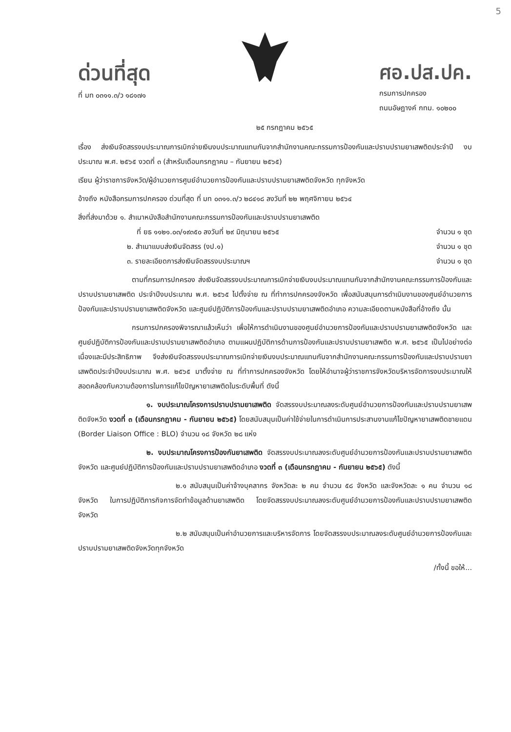5
ด่วนที่สุด
ที่ มท ๐๓๑๑.๓/ว ๑๘๑๗๑
ศอ.ปส.ปค.
กรมการปกครอง
ถนนอัษฎางค์ กทม. ๑๐๒๐๐
๒๕ กรกฎาคม ๒๕๖๕
เรื่อง ส่งเงินจัดสรรงบประมาณการเบิกจ่ายเงินงบประมาณแทนกันจากสำนักงานคณะกรรมการป้องกันและปราบปรามยาเสพติดประจำปี งบประมาณ พ.ศ. ๒๕๖๕ งวดที่ ๓ (สำหรับเดือนกรกฎาคม – กันยายน ๒๕๖๕)
เรียน ผู้ว่าราชการจังหวัด/ผู้อำนวยการศูนย์อำนวยการป้องกันและปราบปรามยาเสพติดจังหวัด ทุกจังหวัด
อ้างถึง หนังสือกรมการปกครอง ด่วนที่สุด ที่ มท ๐๓๑๑.๓/ว ๒๘๔๑๘ ลงวันที่ ๒๒ พฤศจิกายน ๒๕๖๔
สิ่งที่ส่งมาด้วย ๑. สำเนาหนังสือสำนักงานคณะกรรมการป้องกันและปราบปรามยาเสพติด
ที่ ยธ ๑๑๒๑.๐๓/๑๙๓๕๐ ลงวันที่ ๒๙ มิถุนายน ๒๕๖๕ จำนวน ๑ ชุด
๒. สำเนาแบบส่งเงินจัดสรร (งป.๑) จำนวน ๑ ชุด
๓. รายละเอียดการส่งเงินจัดสรรงบประมาณฯ จำนวน ๑ ชุด
ตามที่กรมการปกครอง ส่งเงินจัดสรรงบประมาณการเบิกจ่ายเงินงบประมาณแทนกันจากสำนักงานคณะกรรมการป้องกันและปราบปรามยาเสพติด ประจำปีงบประมาณ พ.ศ. ๒๕๖๕ ไปตั้งจ่าย ณ ที่ทำการปกครองจังหวัด เพื่อสนับสนุนการดำเนินงานของศูนย์อำนวยการป้องกันและปราบปรามยาเสพติดจังหวัด และศูนย์ปฏิบัติการป้องกันและปราบปรามยาเสพติดอำเภอ ความละเอียดตามหนังสือที่อ้างถึง นั้น
กรมการปกครองพิจารณาแล้วเห็นว่า เพื่อให้การดำเนินงานของศูนย์อำนวยการป้องกันและปราบปรามยาเสพติดจังหวัด และศูนย์ปฏิบัติการป้องกันและปราบปรามยาเสพติดอำเภอ ตามแผนปฏิบัติการด้านการป้องกันและปราบปรามยาเสพติด พ.ศ. ๒๕๖๕ เป็นไปอย่างต่อเนื่องและมีประสิทธิภาพ จึงส่งเงินจัดสรรงบประมาณการเบิกจ่ายเงินงบประมาณแทนกันจากสำนักงานคณะกรรมการป้องกันและปราบปรามยาเสพติดประจำปีงบประมาณ พ.ศ. ๒๕๖๕ มาตั้งจ่าย ณ ที่ทำการปกครองจังหวัด โดยให้อำนาจผู้ว่าราชการจังหวัดบริหารจัดการงบประมาณให้สอดคล้องกับความต้องการในการแก้ไขปัญหายาเสพติดในระดับพื้นที่ ดังนี้
๑. งบประมาณโครงการปราบปรามยาเสพติด จัดสรรงบประมาณลงระดับศูนย์อำนวยการป้องกันและปราบปรามยาเสพติดจังหวัด งวดที่ ๓ (เดือนกรกฎาคม - กันยายน ๒๕๖๕) โดยสนับสนุนเป็นค่าใช้จ่ายในการดำเนินการประสานงานแก้ไขปัญหายาเสพติดชายแดน (Border Liaison Office : BLO) จำนวน ๑๘ จังหวัด ๒๘ แห่ง
๒. งบประมาณโครงการป้องกันยาเสพติด จัดสรรงบประมาณลงระดับศูนย์อำนวยการป้องกันและปราบปรามยาเสพติดจังหวัด และศูนย์ปฏิบัติการป้องกันและปราบปรามยาเสพติดอำเภอ งวดที่ ๓ (เดือนกรกฎาคม - กันยายน ๒๕๖๕) ดังนี้
๒.๑ สนับสนุนเป็นค่าจ้างบุคลากร จังหวัดละ ๒ คน จำนวน ๕๘ จังหวัด และจังหวัดละ ๑ คน จำนวน ๑๘ จังหวัด ในการปฏิบัติภารกิจการจัดทำข้อมูลด้านยาเสพติด โดยจัดสรรงบประมาณลงระดับศูนย์อำนวยการป้องกันและปราบปรามยาเสพติดจังหวัด
๒.๒ สนับสนุนเป็นค่าอำนวยการและบริหารจัดการ โดยจัดสรรงบประมาณลงระดับศูนย์อำนวยการป้องกันและปราบปรามยาเสพติดจังหวัดทุกจังหวัด
/ทั้งนี้ ขอให้...